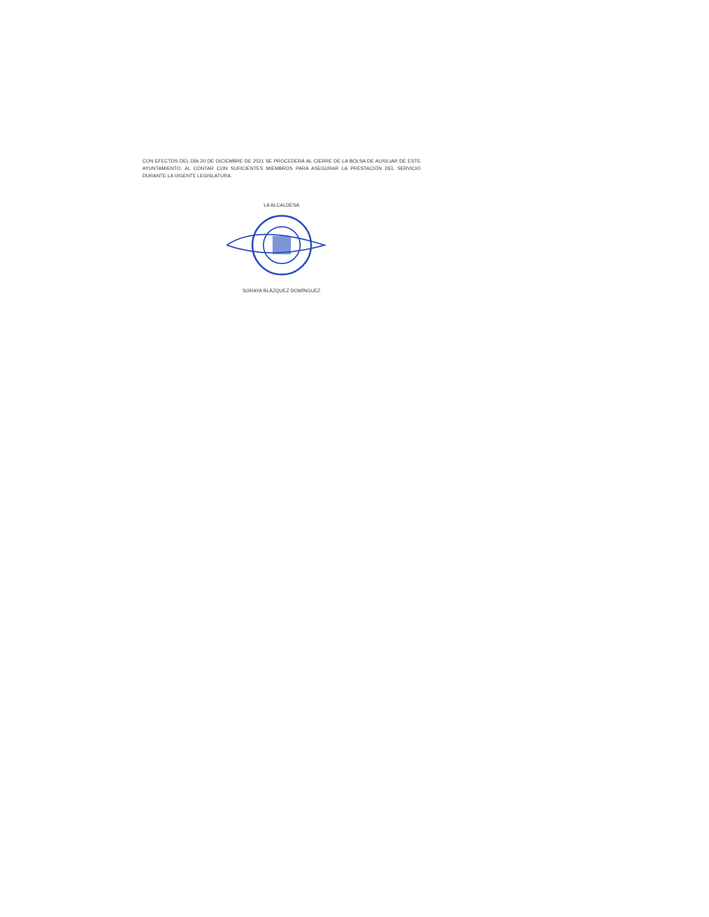CON EFECTOS DEL DÍA 20 DE DICIEMBRE DE 2021 SE PROCEDERÁ AL CIERRE DE LA BOLSA DE AUXILIAR DE ESTE AYUNTAMIENTO, AL CONTAR CON SUFICIENTES MIEMBROS PARA ASEGURAR LA PRESTACIÓN DEL SERVICIO DURANTE LA VIGENTE LEGISLATURA.
LA ALCALDESA
SORAYA BLÁZQUEZ DOMÍNGUEZ